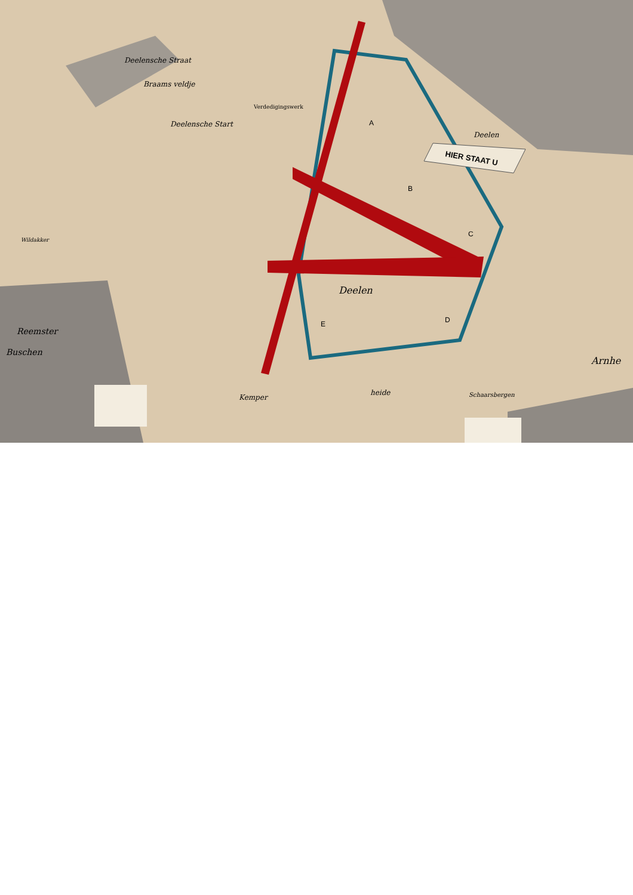HIER STAAT U
Deelensche Straat
Braams veldje
Verdedigingswerk
Deelensche Start
A
B
C
D
E
Deelen
Deelen
Wildakker
Reemster
Buschen
Kemper
heide
Schaarsbergen
Arnhe